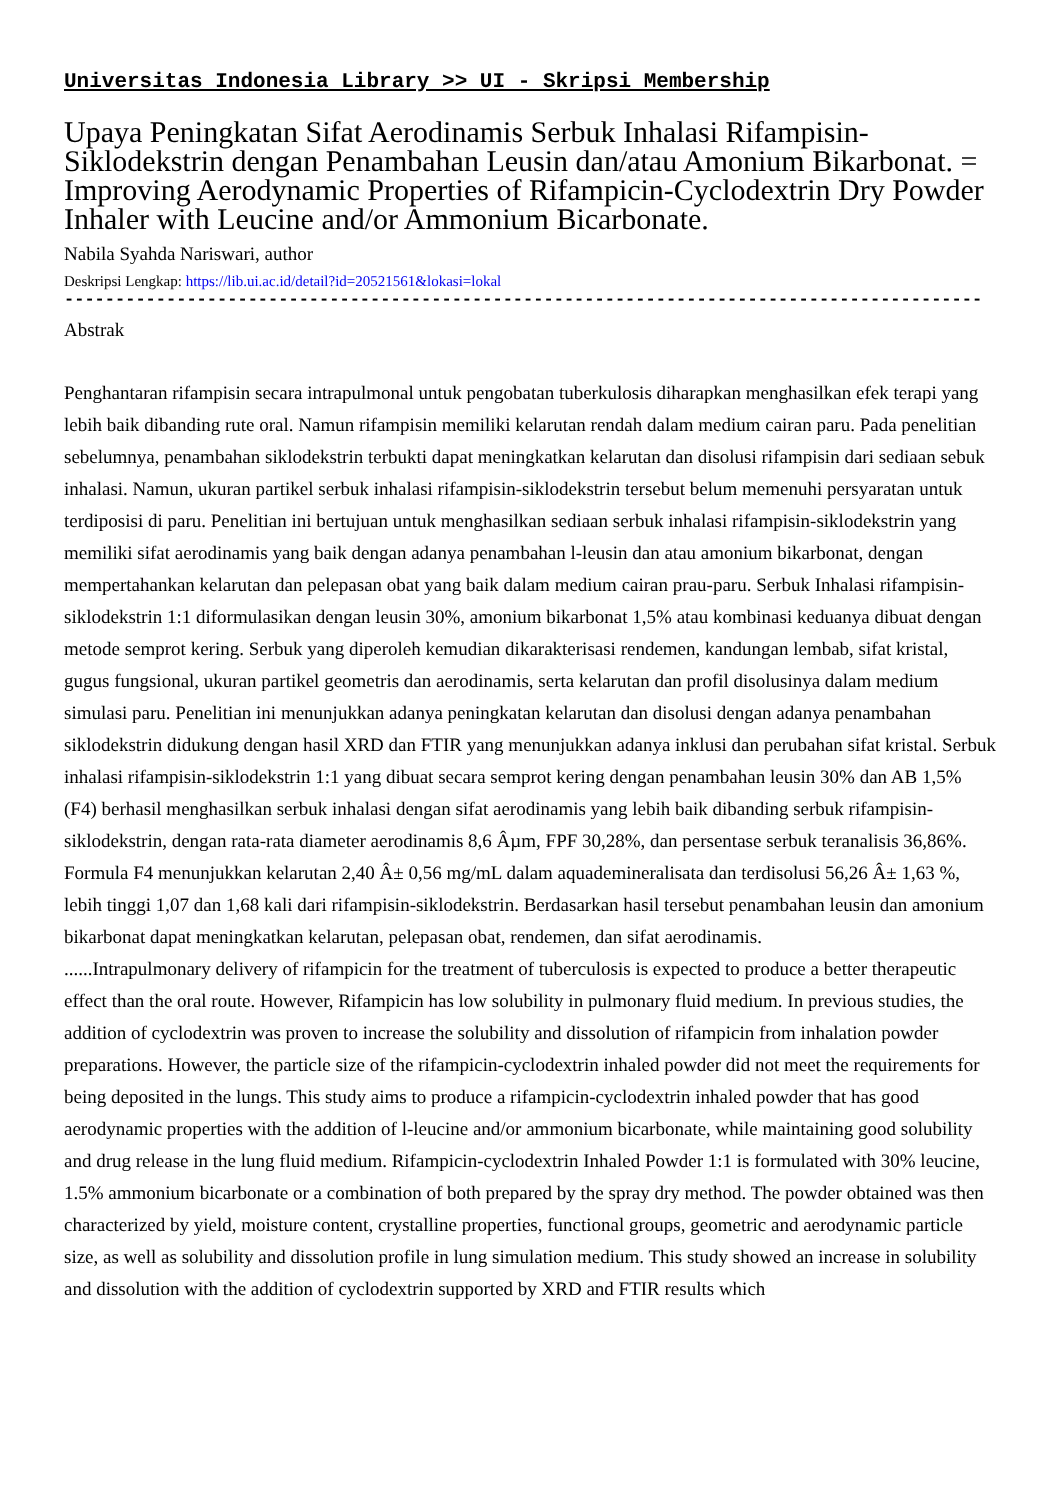Universitas Indonesia Library >> UI - Skripsi Membership
Upaya Peningkatan Sifat Aerodinamis Serbuk Inhalasi Rifampisin-Siklodekstrin dengan Penambahan Leusin dan/atau Amonium Bikarbonat. = Improving Aerodynamic Properties of Rifampicin-Cyclodextrin Dry Powder Inhaler with Leucine and/or Ammonium Bicarbonate.
Nabila Syahda Nariswari, author
Deskripsi Lengkap: https://lib.ui.ac.id/detail?id=20521561&lokasi=lokal
------------------------------------------------------------------------------------------
Abstrak
Penghantaran rifampisin secara intrapulmonal untuk pengobatan tuberkulosis diharapkan menghasilkan efek terapi yang lebih baik dibanding rute oral. Namun rifampisin memiliki kelarutan rendah dalam medium cairan paru. Pada penelitian sebelumnya, penambahan siklodekstrin terbukti dapat meningkatkan kelarutan dan disolusi rifampisin dari sediaan sebuk inhalasi. Namun, ukuran partikel serbuk inhalasi rifampisin-siklodekstrin tersebut belum memenuhi persyaratan untuk terdiposisi di paru. Penelitian ini bertujuan untuk menghasilkan sediaan serbuk inhalasi rifampisin-siklodekstrin yang memiliki sifat aerodinamis yang baik dengan adanya penambahan l-leusin dan atau amonium bikarbonat, dengan mempertahankan kelarutan dan pelepasan obat yang baik dalam medium cairan prau-paru. Serbuk Inhalasi rifampisin-siklodekstrin 1:1 diformulasikan dengan leusin 30%, amonium bikarbonat 1,5% atau kombinasi keduanya dibuat dengan metode semprot kering. Serbuk yang diperoleh kemudian dikarakterisasi rendemen, kandungan lembab, sifat kristal, gugus fungsional, ukuran partikel geometris dan aerodinamis, serta kelarutan dan profil disolusinya dalam medium simulasi paru. Penelitian ini menunjukkan adanya peningkatan kelarutan dan disolusi dengan adanya penambahan siklodekstrin didukung dengan hasil XRD dan FTIR yang menunjukkan adanya inklusi dan perubahan sifat kristal. Serbuk inhalasi rifampisin-siklodekstrin 1:1 yang dibuat secara semprot kering dengan penambahan leusin 30% dan AB 1,5% (F4) berhasil menghasilkan serbuk inhalasi dengan sifat aerodinamis yang lebih baik dibanding serbuk rifampisin-siklodekstrin, dengan rata-rata diameter aerodinamis 8,6 Âµm, FPF 30,28%, dan persentase serbuk teranalisis 36,86%. Formula F4 menunjukkan kelarutan 2,40 Â± 0,56 mg/mL dalam aquademineralisata dan terdisolusi 56,26 Â± 1,63 %, lebih tinggi 1,07 dan 1,68 kali dari rifampisin-siklodekstrin. Berdasarkan hasil tersebut penambahan leusin dan amonium bikarbonat dapat meningkatkan kelarutan, pelepasan obat, rendemen, dan sifat aerodinamis.
......Intrapulmonary delivery of rifampicin for the treatment of tuberculosis is expected to produce a better therapeutic effect than the oral route. However, Rifampicin has low solubility in pulmonary fluid medium. In previous studies, the addition of cyclodextrin was proven to increase the solubility and dissolution of rifampicin from inhalation powder preparations. However, the particle size of the rifampicin-cyclodextrin inhaled powder did not meet the requirements for being deposited in the lungs. This study aims to produce a rifampicin-cyclodextrin inhaled powder that has good aerodynamic properties with the addition of l-leucine and/or ammonium bicarbonate, while maintaining good solubility and drug release in the lung fluid medium. Rifampicin-cyclodextrin Inhaled Powder 1:1 is formulated with 30% leucine, 1.5% ammonium bicarbonate or a combination of both prepared by the spray dry method. The powder obtained was then characterized by yield, moisture content, crystalline properties, functional groups, geometric and aerodynamic particle size, as well as solubility and dissolution profile in lung simulation medium. This study showed an increase in solubility and dissolution with the addition of cyclodextrin supported by XRD and FTIR results which